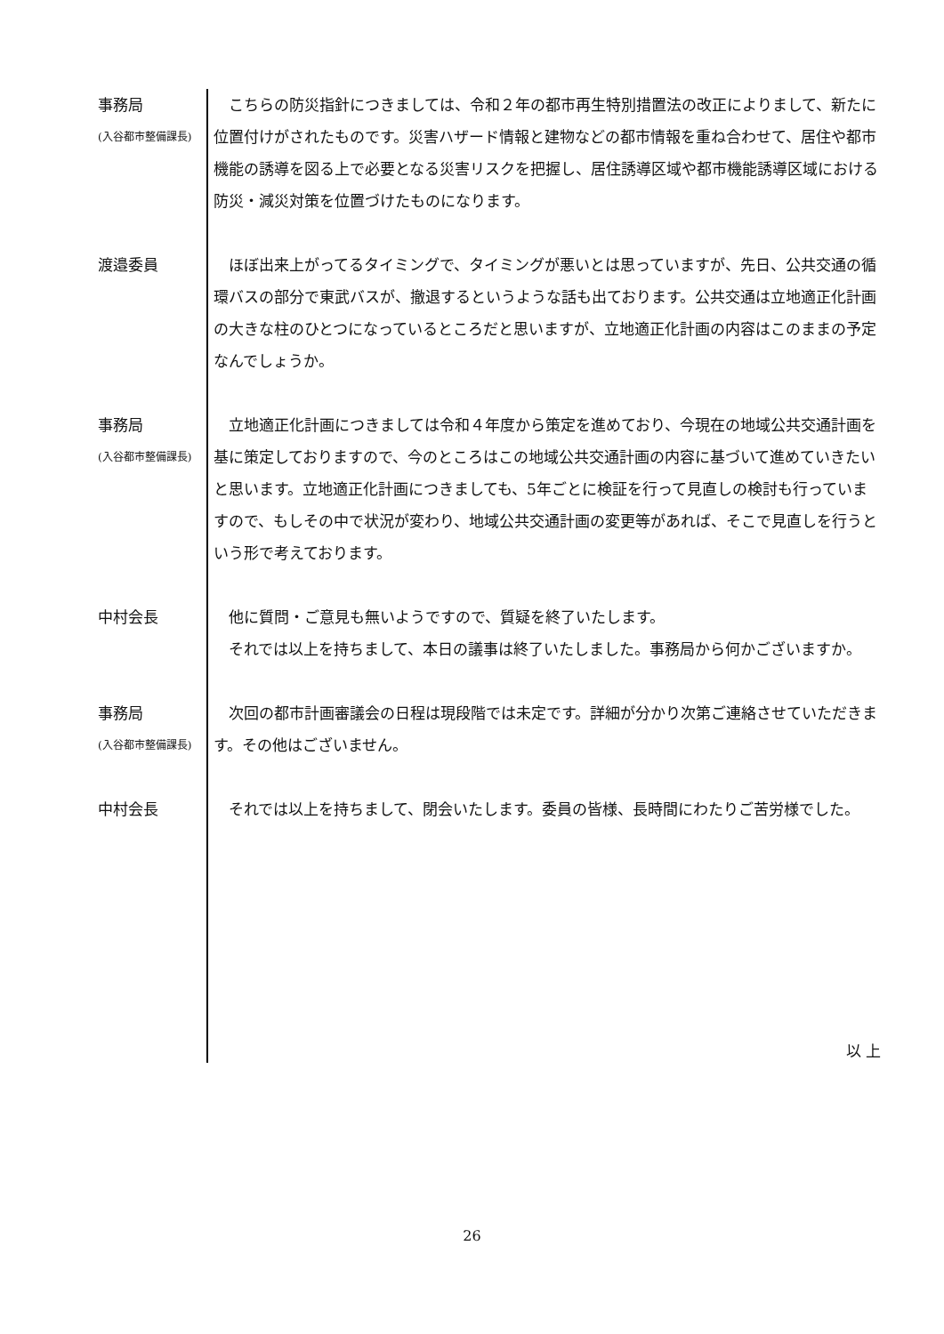事務局
(入谷都市整備課長)
　こちらの防災指針につきましては、令和２年の都市再生特別措置法の改正によりまして、新たに位置付けがされたものです。災害ハザード情報と建物などの都市情報を重ね合わせて、居住や都市機能の誘導を図る上で必要となる災害リスクを把握し、居住誘導区域や都市機能誘導区域における防災・減災対策を位置づけたものになります。
渡邉委員 　ほぼ出来上がってるタイミングで、タイミングが悪いとは思っていますが、先日、公共交通の循環バスの部分で東武バスが、撤退するというような話も出ております。公共交通は立地適正化計画の大きな柱のひとつになっているところだと思いますが、立地適正化計画の内容はこのままの予定なんでしょうか。
事務局
(入谷都市整備課長)
　立地適正化計画につきましては令和４年度から策定を進めており、今現在の地域公共交通計画を基に策定しておりますので、今のところはこの地域公共交通計画の内容に基づいて進めていきたいと思います。立地適正化計画につきましても、5年ごとに検証を行って見直しの検討も行っていますので、もしその中で状況が変わり、地域公共交通計画の変更等があれば、そこで見直しを行うという形で考えております。
中村会長 　他に質問・ご意見も無いようですので、質疑を終了いたします。
　それでは以上を持ちまして、本日の議事は終了いたしました。事務局から何かございますか。
事務局
(入谷都市整備課長)
　次回の都市計画審議会の日程は現段階では未定です。詳細が分かり次第ご連絡させていただきます。その他はございません。
中村会長 　それでは以上を持ちまして、閉会いたします。委員の皆様、長時間にわたりご苦労様でした。
以 上
26